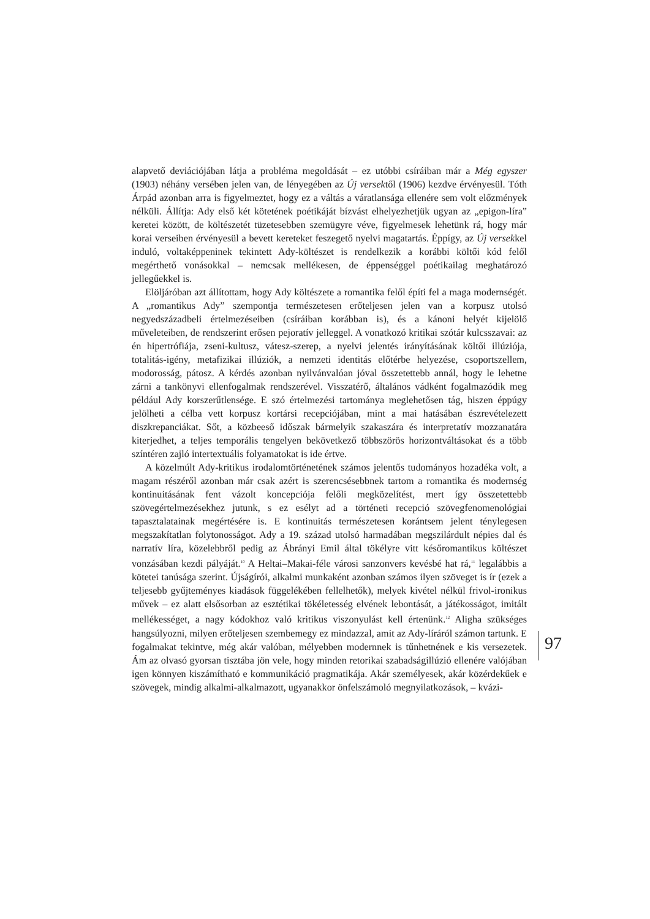alapvető deviációjában látja a probléma megoldását – ez utóbbi csíráiban már a Még egyszer (1903) néhány versében jelen van, de lényegében az Új versektől (1906) kezdve érvényesül. Tóth Árpád azonban arra is figyelmeztet, hogy ez a váltás a váratlansága ellenére sem volt előzmények nélküli. Állítja: Ady első két kötetének poétikáját bízvást elhelyezhetjük ugyan az „epigon-líra” keretei között, de költészetét tüzetesebben szemügyre véve, figyelmesek lehetünk rá, hogy már korai verseiben érvényesül a bevett kereteket feszegető nyelvi magatartás. Éppígy, az Új versekkel induló, voltaképpeninek tekintett Ady-költészet is rendelkezik a korábbi költői kód felől megérthető vonásokkal – nemcsak mellékesen, de éppenséggel poétikailag meghatározó jellegűekkel is.
Elöljáróban azt állítottam, hogy Ady költészete a romantika felől építi fel a maga modernségét. A „romantikus Ady” szempontja természetesen erőteljesen jelen van a korpusz utolsó negyedszázadbeli értelmezéseiben (csíráiban korábban is), és a kánoni helyét kijelölő műveleteiben, de rendszerint erősen pejoratív jelleggel. A vonatkozó kritikai szótár kulcsszavai: az én hipertrófiája, zseni-kultusz, vátesz-szerep, a nyelvi jelentés irányításának költői illúziója, totalitás-igény, metafizikai illúziók, a nemzeti identitás előtérbe helyezése, csoportszellem, modorosság, pátosz. A kérdés azonban nyilvánvalóan jóval összetettebb annál, hogy le lehetne zárni a tankönyvi ellenfogalmak rendszerével. Visszatérő, általános vádként fogalmazódik meg például Ady korszerűtlensége. E szó értelmezési tartománya meglehetősen tág, hiszen éppúgy jelölheti a célba vett korpusz kortársi recepciójában, mint a mai hatásában észrevételezett diszkrepanciákat. Sőt, a közbeeső időszak bármelyik szakaszára és interpretatív mozzanatára kiterjedhet, a teljes temporális tengelyen bekövetkező többszörös horizontváltásokat és a több színtéren zajló intertextuális folyamatokat is ide értve.
A közelmúlt Ady-kritikus irodalomtörténetének számos jelentős tudományos hozadéka volt, a magam részéről azonban már csak azért is szerencsésebbnek tartom a romantika és modernség kontinuitásának fent vázolt koncepciója felőli megközelítést, mert így összetettebb szövegértelmezésekhez jutunk, s ez esélyt ad a történeti recepció szövegfenomenológiai tapasztalatainak megértésére is. E kontinuitás természetesen korántsem jelent ténylegesen megszakítatlan folytonosságot. Ady a 19. század utolsó harmadában megszilárdult népies dal és narratív líra, közelebbről pedig az Ábrányi Emil által tökélyre vitt későromantikus költészet vonzásában kezdi pályáját.<sup>10</sup> A Heltai–Makai-féle városi sanzonvers kevésbé hat rá,<sup>11</sup> legalábbis a kötetei tanúsága szerint. Újságírói, alkalmi munkaként azonban számos ilyen szöveget is ír (ezek a teljesebb gyűjteményes kiadások függelékében fellelhetők), melyek kivétel nélkül frivol-ironikus művek – ez alatt elsősorban az esztétikai tökéletesség elvének lebontását, a játékosságot, imitált mellékességet, a nagy kódokhoz való kritikus viszonyulást kell értenünk.<sup>12</sup> Aligha szükséges hangsúlyozni, milyen erőteljesen szembemegy ez mindazzal, amit az Ady-líráról számon tartunk. E fogalmakat tekintve, még akár valóban, mélyebben modernnek is tűnhetnének e kis versezetek. Ám az olvasó gyorsan tisztába jön vele, hogy minden retorikai szabadságillúzió ellenére valójában igen könnyen kiszámítható e kommunikáció pragmatikája. Akár személyesek, akár közérdekűek e szövegek, mindig alkalmi-alkalmazott, ugyanakkor önfelszámoló megnyilatkozások, – kvázi-
97